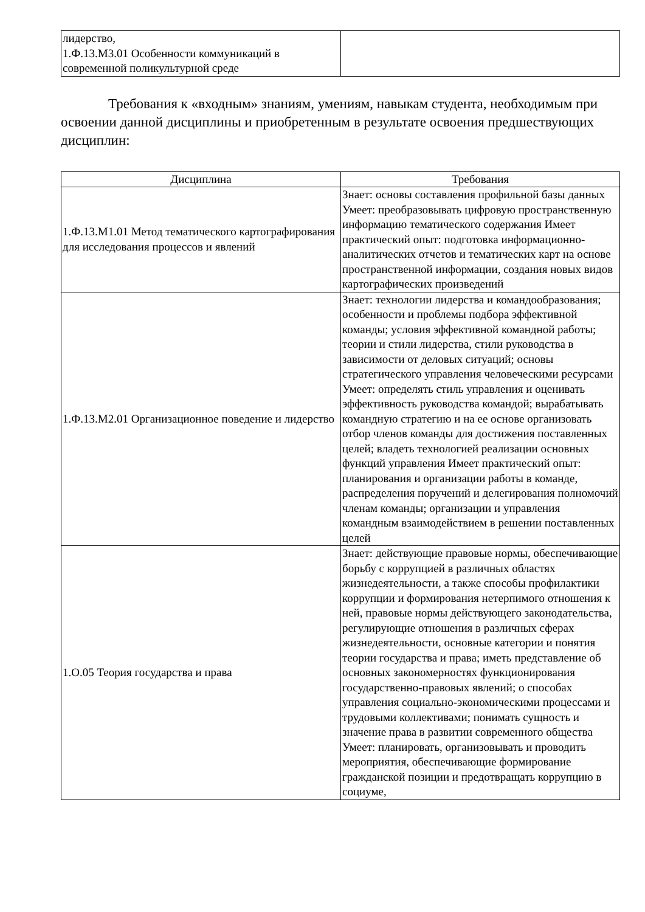| лидерство, 1.Ф.13.М3.01 Особенности коммуникаций в современной поликультурной среде | |
Требования к «входным» знаниям, умениям, навыкам студента, необходимым при освоении данной дисциплины и приобретенным в результате освоения предшествующих дисциплин:
| Дисциплина | Требования |
| --- | --- |
| 1.Ф.13.М1.01 Метод тематического картографирования для исследования процессов и явлений | Знает: основы составления профильной базы данных Умеет: преобразовывать цифровую пространственную информацию тематического содержания Имеет практический опыт: подготовка информационно-аналитических отчетов и тематических карт на основе пространственной информации, создания новых видов картографических произведений |
| 1.Ф.13.М2.01 Организационное поведение и лидерство | Знает: технологии лидерства и командообразования; особенности и проблемы подбора эффективной команды; условия эффективной командной работы; теории и стили лидерства, стили руководства в зависимости от деловых ситуаций; основы стратегического управления человеческими ресурсами Умеет: определять стиль управления и оценивать эффективность руководства командой; вырабатывать командную стратегию и на ее основе организовать отбор членов команды для достижения поставленных целей; владеть технологией реализации основных функций управления Имеет практический опыт: планирования и организации работы в команде, распределения поручений и делегирования полномочий членам команды; организации и управления командным взаимодействием в решении поставленных целей |
| 1.О.05 Теория государства и права | Знает: действующие правовые нормы, обеспечивающие борьбу с коррупцией в различных областях жизнедеятельности, а также способы профилактики коррупции и формирования нетерпимого отношения к ней, правовые нормы действующего законодательства, регулирующие отношения в различных сферах жизнедеятельности, основные категории и понятия теории государства и права; иметь представление об основных закономерностях функционирования государственно-правовых явлений; о способах управления социально-экономическими процессами и трудовыми коллективами; понимать сущность и значение права в развитии современного общества Умеет: планировать, организовывать и проводить мероприятия, обеспечивающие формирование гражданской позиции и предотвращать коррупцию в социуме, |